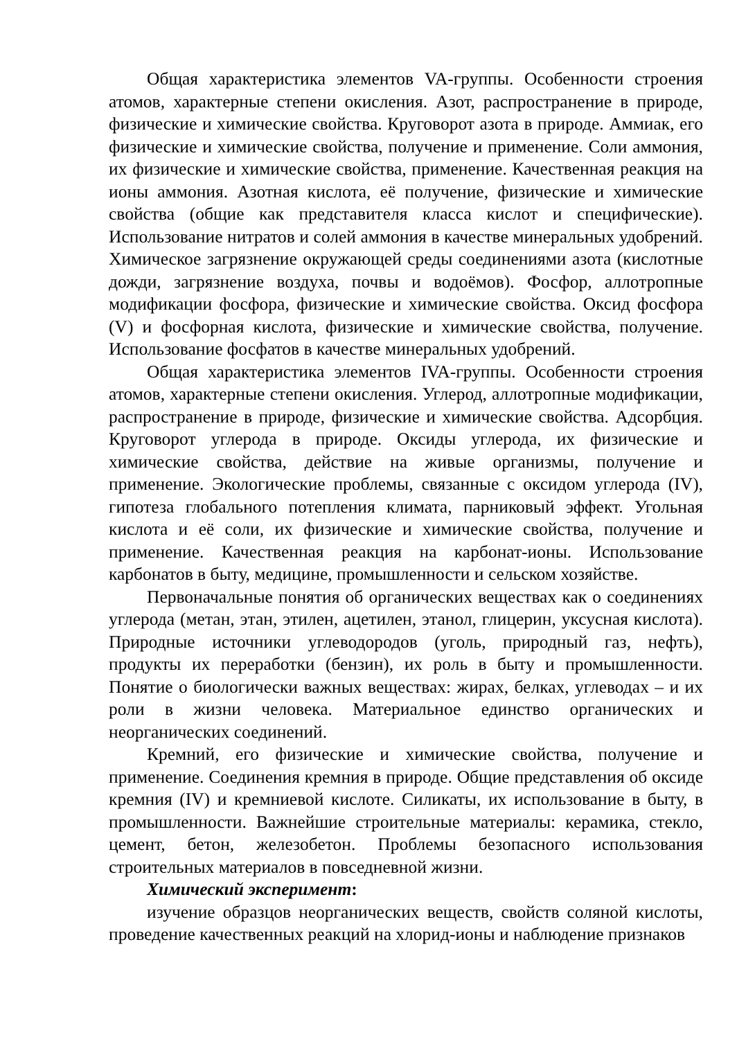Общая характеристика элементов VA-группы. Особенности строения атомов, характерные степени окисления. Азот, распространение в природе, физические и химические свойства. Круговорот азота в природе. Аммиак, его физические и химические свойства, получение и применение. Соли аммония, их физические и химические свойства, применение. Качественная реакция на ионы аммония. Азотная кислота, её получение, физические и химические свойства (общие как представителя класса кислот и специфические). Использование нитратов и солей аммония в качестве минеральных удобрений. Химическое загрязнение окружающей среды соединениями азота (кислотные дожди, загрязнение воздуха, почвы и водоёмов). Фосфор, аллотропные модификации фосфора, физические и химические свойства. Оксид фосфора (V) и фосфорная кислота, физические и химические свойства, получение. Использование фосфатов в качестве минеральных удобрений.
Общая характеристика элементов IVA-группы. Особенности строения атомов, характерные степени окисления. Углерод, аллотропные модификации, распространение в природе, физические и химические свойства. Адсорбция. Круговорот углерода в природе. Оксиды углерода, их физические и химические свойства, действие на живые организмы, получение и применение. Экологические проблемы, связанные с оксидом углерода (IV), гипотеза глобального потепления климата, парниковый эффект. Угольная кислота и её соли, их физические и химические свойства, получение и применение. Качественная реакция на карбонат-ионы. Использование карбонатов в быту, медицине, промышленности и сельском хозяйстве.
Первоначальные понятия об органических веществах как о соединениях углерода (метан, этан, этилен, ацетилен, этанол, глицерин, уксусная кислота). Природные источники углеводородов (уголь, природный газ, нефть), продукты их переработки (бензин), их роль в быту и промышленности. Понятие о биологически важных веществах: жирах, белках, углеводах – и их роли в жизни человека. Материальное единство органических и неорганических соединений.
Кремний, его физические и химические свойства, получение и применение. Соединения кремния в природе. Общие представления об оксиде кремния (IV) и кремниевой кислоте. Силикаты, их использование в быту, в промышленности. Важнейшие строительные материалы: керамика, стекло, цемент, бетон, железобетон. Проблемы безопасного использования строительных материалов в повседневной жизни.
Химический эксперимент:
изучение образцов неорганических веществ, свойств соляной кислоты, проведение качественных реакций на хлорид-ионы и наблюдение признаков